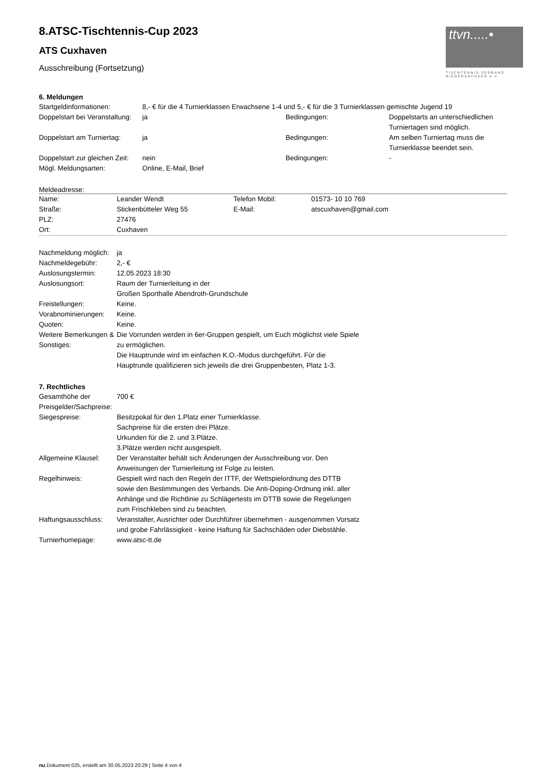8.ATSC-Tischtennis-Cup 2023
ATS Cuxhaven
Ausschreibung (Fortsetzung)
ttvn.....•
TISCHTENNIS-VERBAND NIEDERSACHSEN e.V.
6. Meldungen
| Startgeldinformationen: | 8,- € für die 4 Turnierklassen Erwachsene 1-4 und 5,- € für die 3 Turnierklassen gemischte Jugend 19 | | |
| Doppelstart bei Veranstaltung: | ja | Bedingungen: | Doppelstarts an unterschiedlichen Turniertagen sind möglich. |
| Doppelstart am Turniertag: | ja | Bedingungen: | Am selben Turniertag muss die Turnierklasse beendet sein. |
| Doppelstart zur gleichen Zeit: | nein | Bedingungen: | - |
| Mögl. Meldungsarten: | Online, E-Mail, Brief | | |
Meldeadresse:
| Name: | Leander Wendt | Telefon Mobil: | 01573- 10 10 769 |
| Straße: | Stickenbütteler Weg 55 | E-Mail: | atscuxhaven@gmail.com |
| PLZ: | 27476 | | |
| Ort: | Cuxhaven | | |
| Nachmeldung möglich: | ja |
| Nachmeldegebühr: | 2,- € |
| Auslosungstermin: | 12.05.2023 18:30 |
| Auslosungsort: | Raum der Turnierleitung in der Großen Sporthalle Abendroth-Grundschule |
| Freistellungen: | Keine. |
| Vorabnominierungen: | Keine. |
| Quoten: | Keine. |
| Weitere Bemerkungen & Sonstiges: | Die Vorrunden werden in 6er-Gruppen gespielt, um Euch möglichst viele Spiele zu ermöglichen. Die Hauptrunde wird im einfachen K.O.-Modus durchgeführt. Für die Hauptrunde qualifizieren sich jeweils die drei Gruppenbesten, Platz 1-3. |
7. Rechtliches
| Gesamthöhe der Preisgelder/Sachpreise: | 700 € |
| Siegespreise: | Besitzpokal für den 1.Platz einer Turnierklasse. Sachpreise für die ersten drei Plätze. Urkunden für die 2. und 3.Plätze. 3.Plätze werden nicht ausgespielt. |
| Allgemeine Klausel: | Der Veranstalter behält sich Änderungen der Ausschreibung vor. Den Anweisungen der Turnierleitung ist Folge zu leisten. |
| Regelhinweis: | Gespielt wird nach den Regeln der ITTF, der Wettspielordnung des DTTB sowie den Bestimmungen des Verbands. Die Anti-Doping-Ordnung inkl. aller Anhänge und die Richtlinie zu Schlägertests im DTTB sowie die Regelungen zum Frischkleben sind zu beachten. |
| Haftungsausschluss: | Veranstalter, Ausrichter oder Durchführer übernehmen - ausgenommen Vorsatz und grobe Fahrlässigkeit - keine Haftung für Sachschäden oder Diebstähle. |
| Turnierhomepage: | www.atsc-tt.de |
nu.Dokument 025, erstellt am 30.05.2023 20:29 | Seite 4 von 4